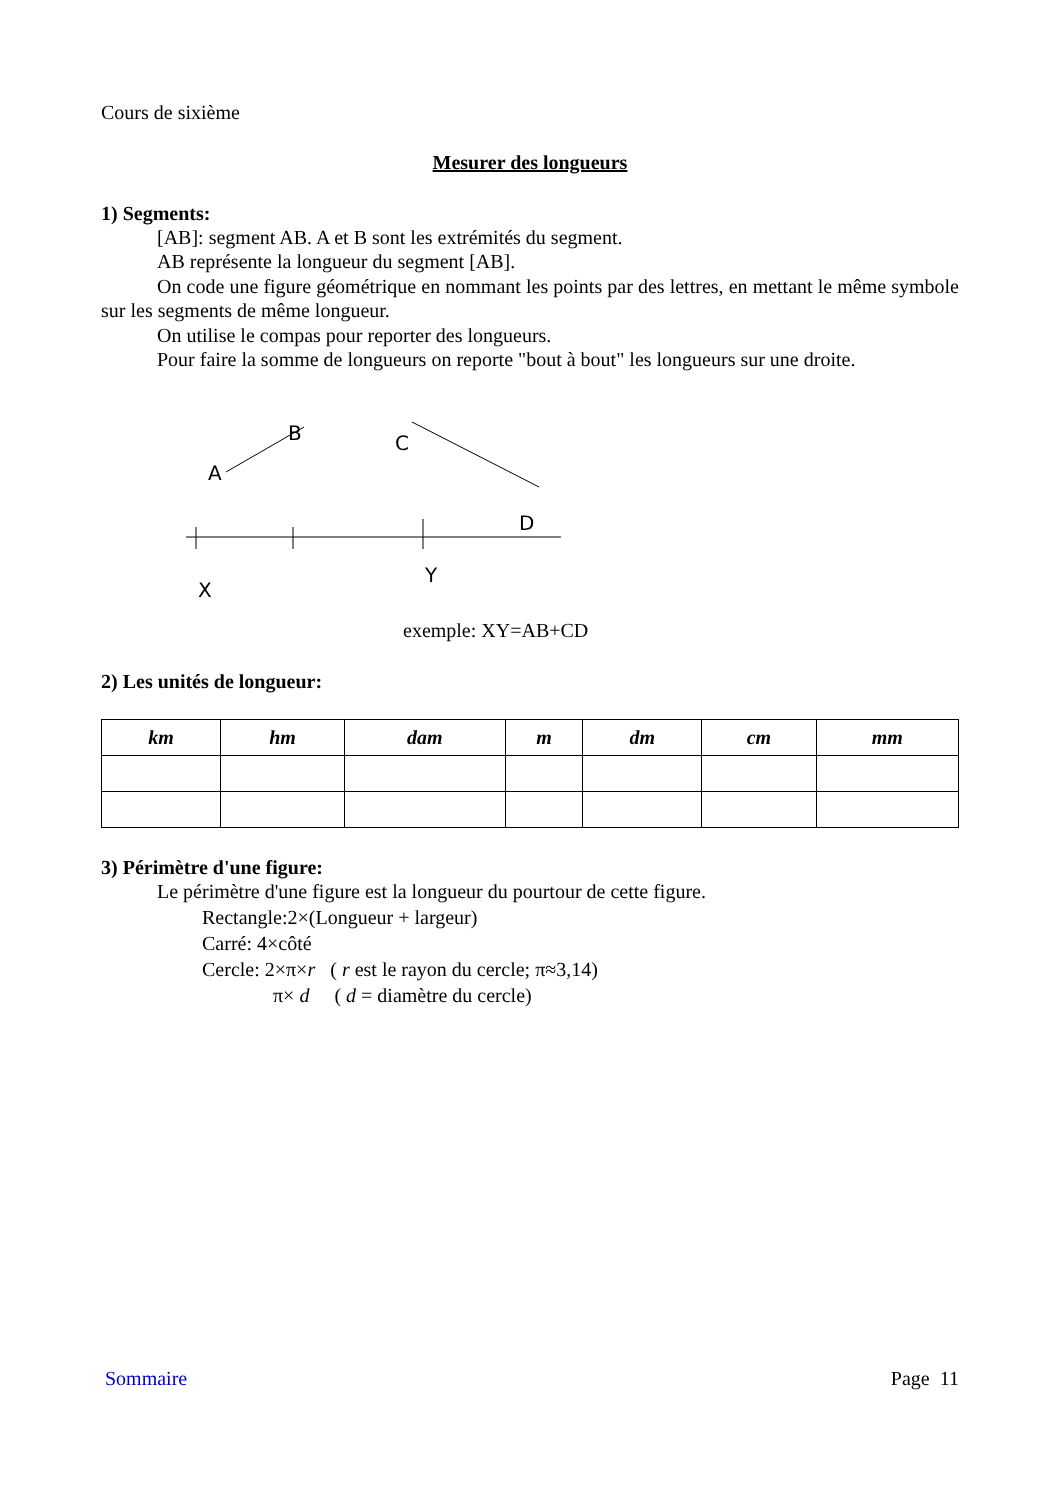Cours de sixième
Mesurer des longueurs
1) Segments:
[AB]: segment AB. A et B sont les extrémités du segment.
AB représente la longueur du segment [AB].
On code une figure géométrique en nommant les points par des lettres, en mettant le même symbole sur les segments de même longueur.
On utilise le compas pour reporter des longueurs.
Pour faire la somme de longueurs on reporte "bout à bout" les longueurs sur une droite.
B
A
C
D
X
Y
exemple: XY=AB+CD
2) Les unités de longueur:
| km | hm | dam | m | dm | cm | mm |
| --- | --- | --- | --- | --- | --- | --- |
3) Périmètre d'une figure:
Le périmètre d'une figure est la longueur du pourtour de cette figure.
Rectangle:2×(Longueur + largeur)
Carré: 4×côté
Cercle: 2×π×r ( r est le rayon du cercle; π≈3,14)
π× d ( d = diamètre du cercle)
Sommaire Page 11